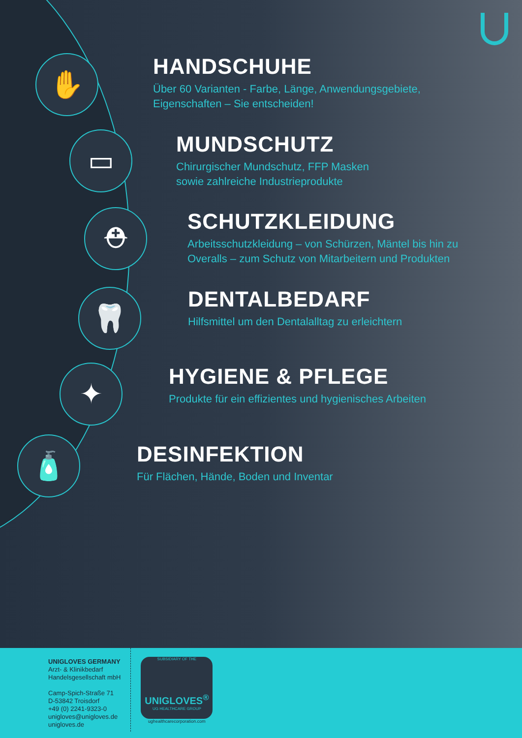✋
HANDSCHUHE
Über 60 Varianten - Farbe, Länge, Anwendungsgebiete,
Eigenschaften – Sie entscheiden!
▭
MUNDSCHUTZ
Chirurgischer Mundschutz, FFP Masken
sowie zahlreiche Industrieprodukte
⛑
SCHUTZKLEIDUNG
Arbeitsschutzkleidung – von Schürzen, Mäntel bis hin zu
Overalls – zum Schutz von Mitarbeitern und Produkten
🦷
DENTALBEDARF
Hilfsmittel um den Dentalalltag zu erleichtern
✦
HYGIENE & PFLEGE
Produkte für ein effizientes und hygienisches Arbeiten
🧴
DESINFEKTION
Für Flächen, Hände, Boden und Inventar
UNIGLOVES GERMANY
Arzt- & Klinikbedarf
Handelsgesellschaft mbH
Camp-Spich-Straße 71
D-53842 Troisdorf
+49 (0) 2241-9323-0
unigloves@unigloves.de
unigloves.de
SUBSIDIARY OF THE
UNIGLOVES<sup>®</sup>
UG HEALTHCARE GROUP
ughealthcarecorporation.com